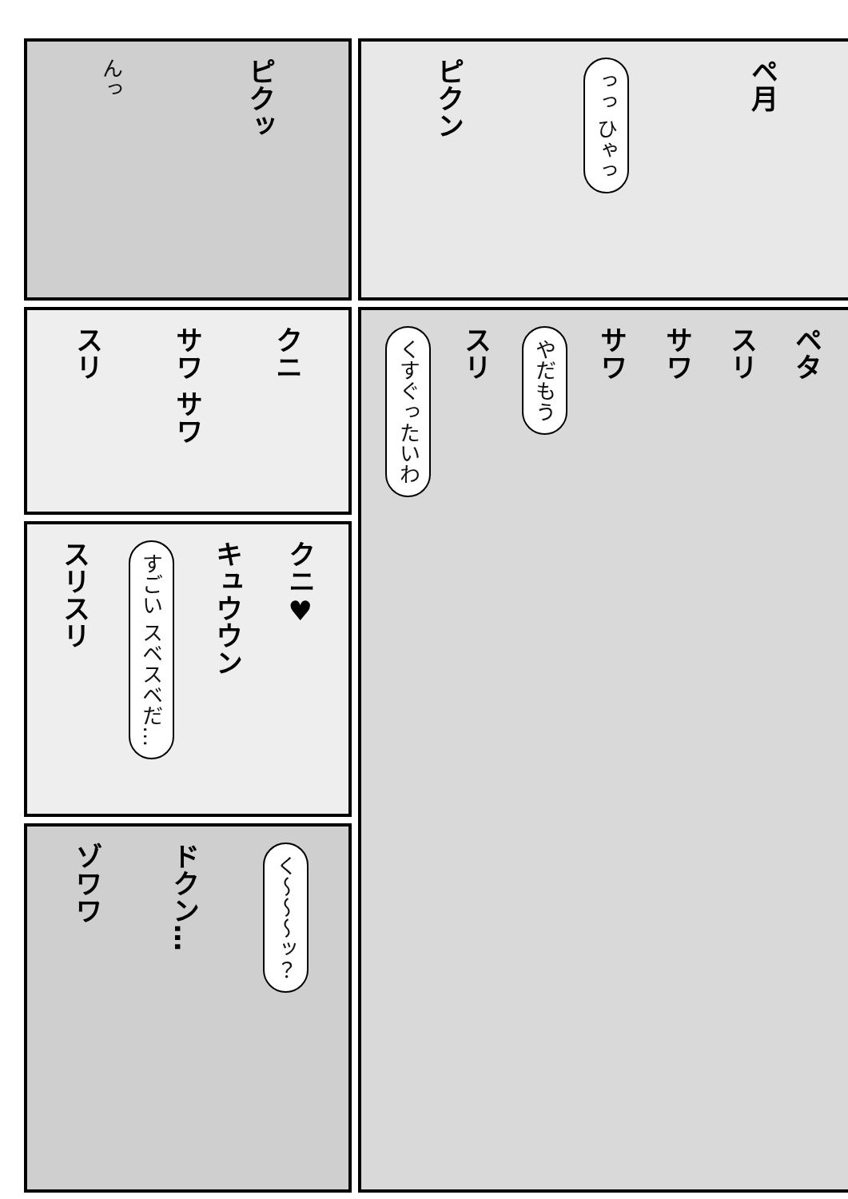んっ ピクッ
ピクン っっ ひゃっ ペ月
スリ サワ サワ クニ
くすぐったいわ スリ やだもう サワ サワ スリ ペタ
スリスリ すごい スベスベだ… キュウウン クニ♥
ゾワワ ドクン… く〜〜〜ッ？